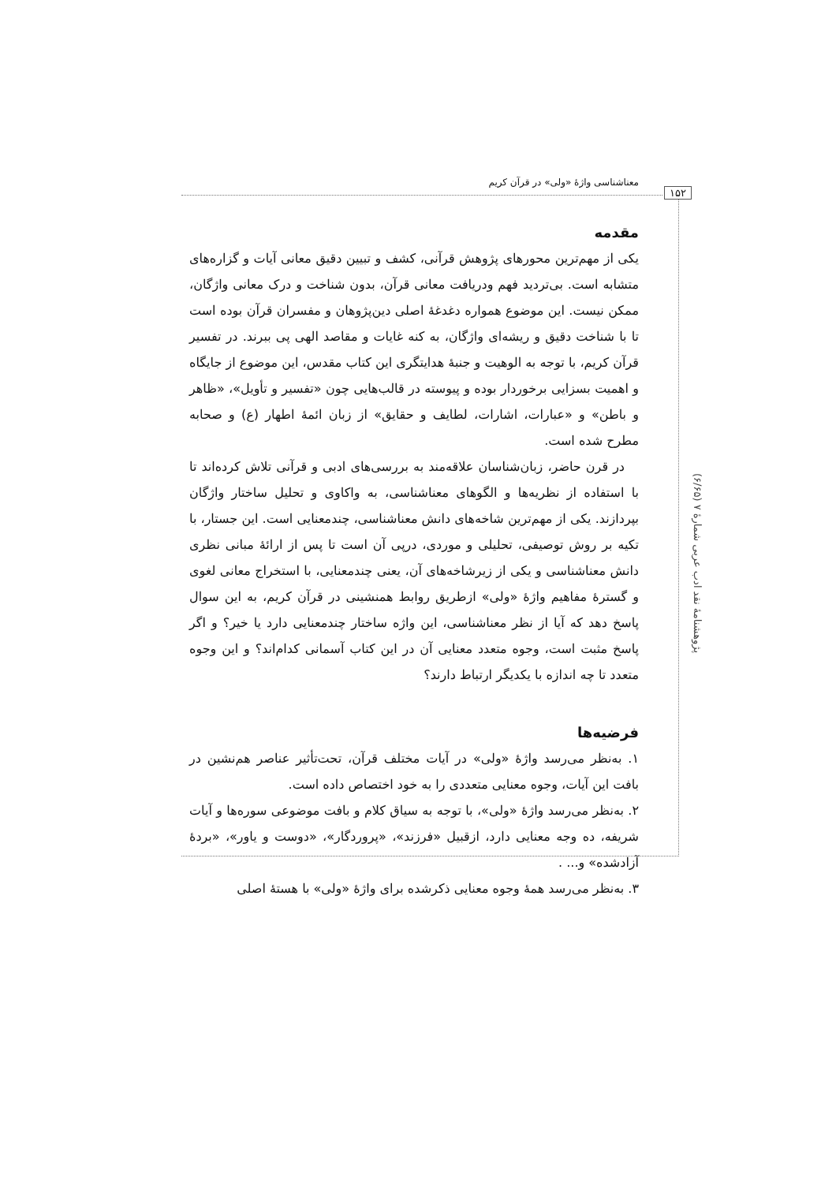۱۵۲
معناشناسی واژهٔ «ولی» در قرآن کریم
مقدمه
یکی از مهم‌ترین محورهای پژوهش قرآنی، کشف و تبیین دقیق معانی آیات و گزاره‌های متشابه است. بی‌تردید فهم ودریافت معانی قرآن، بدون شناخت و درک معانی واژگان، ممکن نیست. این موضوع همواره دغدغهٔ اصلی دین‌پژوهان و مفسران قرآن بوده است تا با شناخت دقیق و ریشه‌ای واژگان، به کنه غایات و مقاصد الهی پی ببرند. در تفسیر قرآن کریم، با توجه به الوهیت و جنبهٔ هدایتگری این کتاب مقدس، این موضوع از جایگاه و اهمیت بسزایی برخوردار بوده و پیوسته در قالب‌هایی چون «تفسیر و تأویل»، «ظاهر و باطن» و «عبارات، اشارات، لطایف و حقایق» از زبان ائمهٔ اطهار (ع) و صحابه مطرح شده است.
در قرن حاضر، زبان‌شناسان علاقه‌مند به بررسی‌های ادبی و قرآنی تلاش کرده‌اند تا با استفاده از نظریه‌ها و الگوهای معناشناسی، به واکاوی و تحلیل ساختار واژگان بپردازند. یکی از مهم‌ترین شاخه‌های دانش معناشناسی، چندمعنایی است. این جستار، با تکیه بر روش توصیفی، تحلیلی و موردی، درپی آن است تا پس از ارائهٔ مبانی نظری دانش معناشناسی و یکی از زیرشاخه‌های آن، یعنی چندمعنایی، با استخراج معانی لغوی و گسترهٔ مفاهیم واژهٔ «ولی» ازطریق روابط همنشینی در قرآن کریم، به این سوال پاسخ دهد که آیا از نظر معناشناسی، این واژه ساختار چندمعنایی دارد یا خیر؟ و اگر پاسخ مثبت است، وجوه متعدد معنایی آن در این کتاب آسمانی کدام‌اند؟ و این وجوه متعدد تا چه اندازه با یکدیگر ارتباط دارند؟
فرضیه‌ها
۱. به‌نظر می‌رسد واژهٔ «ولی» در آیات مختلف قرآن، تحت‌تأثیر عناصر هم‌نشین در بافت این آیات، وجوه معنایی متعددی را به خود اختصاص داده است.
۲. به‌نظر می‌رسد واژهٔ «ولی»، با توجه به سیاق کلام و بافت موضوعی سوره‌ها و آیات شریفه، ده وجه معنایی دارد، ازقبیل «فرزند»، «پروردگار»، «دوست و یاور»، «بردهٔ آزادشده» و... .
۳. به‌نظر می‌رسد همهٔ وجوه معنایی ذکرشده برای واژهٔ «ولی» با هستهٔ اصلی
پژوهشنامهٔ نقد ادب عربی شمارهٔ ۷ (۶/۶۵)